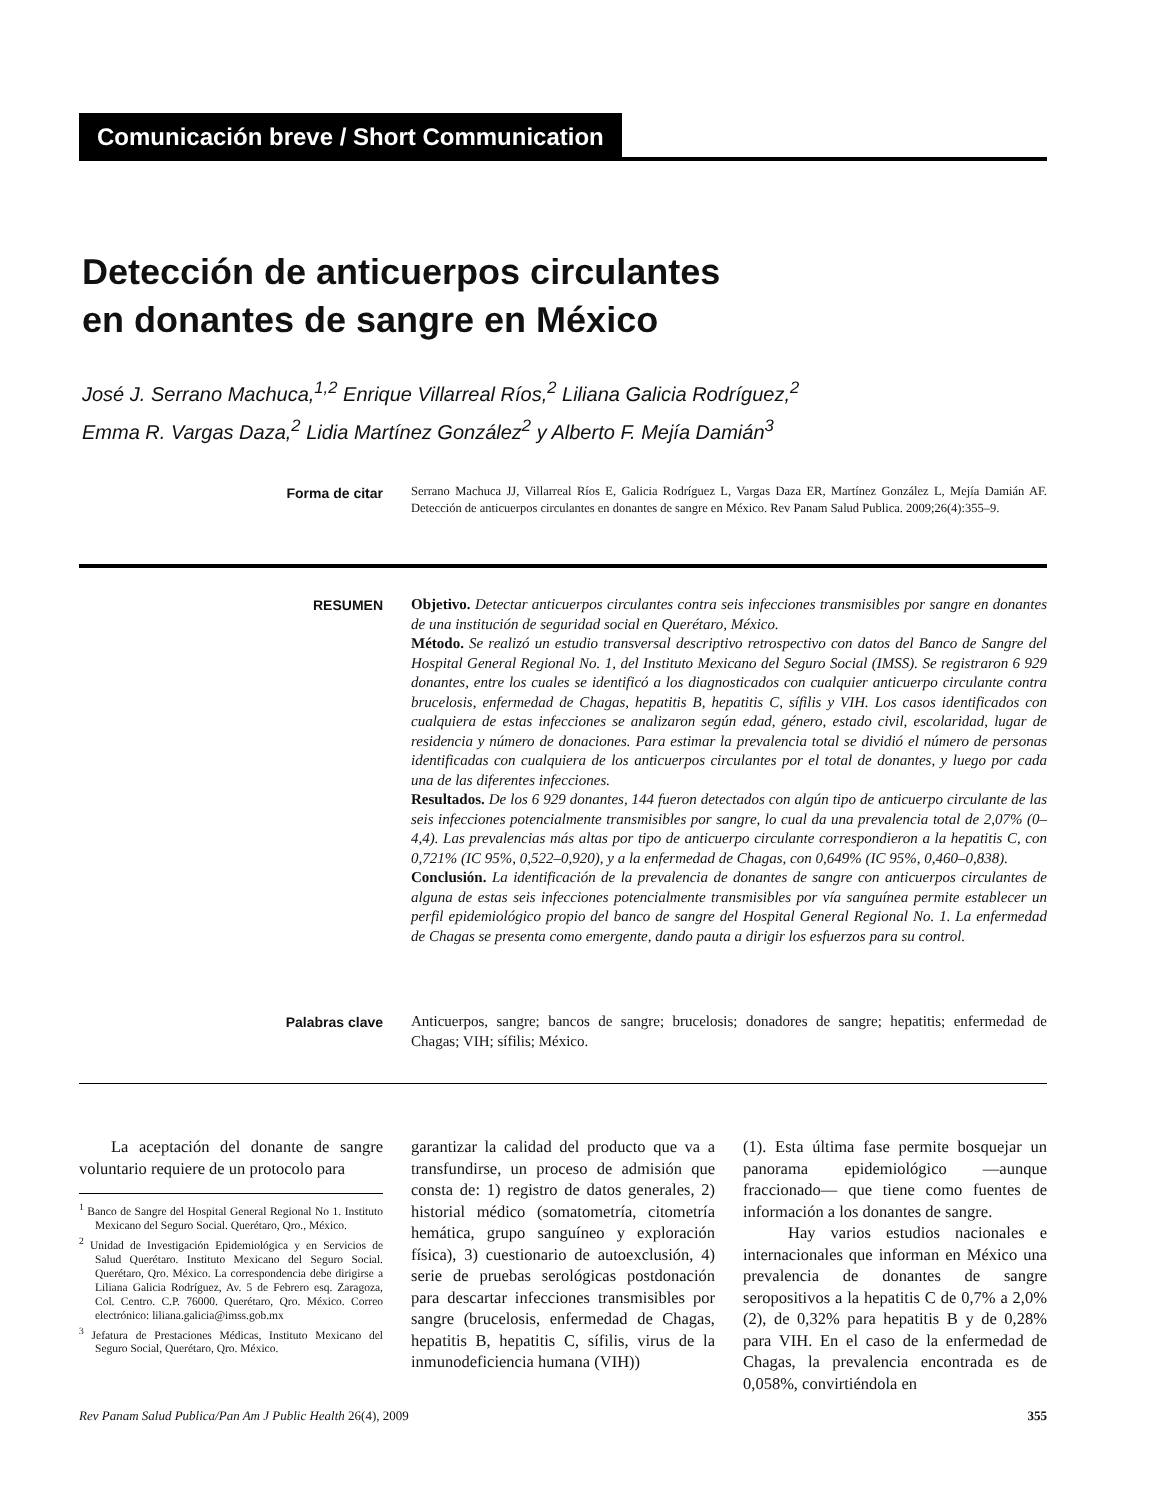Comunicación breve / Short Communication
Detección de anticuerpos circulantes
en donantes de sangre en México
José J. Serrano Machuca,<sup>1,2</sup> Enrique Villarreal Ríos,<sup>2</sup> Liliana Galicia Rodríguez,<sup>2</sup>
Emma R. Vargas Daza,<sup>2</sup> Lidia Martínez González<sup>2</sup> y Alberto F. Mejía Damián<sup>3</sup>
Forma de citar Serrano Machuca JJ, Villarreal Ríos E, Galicia Rodríguez L, Vargas Daza ER, Martínez González L, Mejía Damián AF. Detección de anticuerpos circulantes en donantes de sangre en México. Rev Panam Salud Publica. 2009;26(4):355–9.
RESUMEN Objetivo. Detectar anticuerpos circulantes contra seis infecciones transmisibles por sangre en donantes de una institución de seguridad social en Querétaro, México.
Método. Se realizó un estudio transversal descriptivo retrospectivo con datos del Banco de Sangre del Hospital General Regional No. 1, del Instituto Mexicano del Seguro Social (IMSS). Se registraron 6 929 donantes, entre los cuales se identificó a los diagnosticados con cualquier anticuerpo circulante contra brucelosis, enfermedad de Chagas, hepatitis B, hepatitis C, sífilis y VIH. Los casos identificados con cualquiera de estas infecciones se analizaron según edad, género, estado civil, escolaridad, lugar de residencia y número de donaciones. Para estimar la prevalencia total se dividió el número de personas identificadas con cualquiera de los anticuerpos circulantes por el total de donantes, y luego por cada una de las diferentes infecciones.
Resultados. De los 6 929 donantes, 144 fueron detectados con algún tipo de anticuerpo circulante de las seis infecciones potencialmente transmisibles por sangre, lo cual da una prevalencia total de 2,07% (0–4,4). Las prevalencias más altas por tipo de anticuerpo circulante correspondieron a la hepatitis C, con 0,721% (IC 95%, 0,522–0,920), y a la enfermedad de Chagas, con 0,649% (IC 95%, 0,460–0,838).
Conclusión. La identificación de la prevalencia de donantes de sangre con anticuerpos circulantes de alguna de estas seis infecciones potencialmente transmisibles por vía sanguínea permite establecer un perfil epidemiológico propio del banco de sangre del Hospital General Regional No. 1. La enfermedad de Chagas se presenta como emergente, dando pauta a dirigir los esfuerzos para su control.
Palabras clave Anticuerpos, sangre; bancos de sangre; brucelosis; donadores de sangre; hepatitis; enfermedad de Chagas; VIH; sífilis; México.
La aceptación del donante de sangre voluntario requiere de un protocolo para
<sup>1</sup> Banco de Sangre del Hospital General Regional No 1. Instituto Mexicano del Seguro Social. Querétaro, Qro., México.
<sup>2</sup> Unidad de Investigación Epidemiológica y en Servicios de Salud Querétaro. Instituto Mexicano del Seguro Social. Querétaro, Qro. México. La correspondencia debe dirigirse a Liliana Galicia Rodríguez, Av. 5 de Febrero esq. Zaragoza, Col. Centro. C.P. 76000. Querétaro, Qro. México. Correo electrónico: liliana.galicia@imss.gob.mx
<sup>3</sup> Jefatura de Prestaciones Médicas, Instituto Mexicano del Seguro Social, Querétaro, Qro. México.
garantizar la calidad del producto que va a transfundirse, un proceso de admisión que consta de: 1) registro de datos generales, 2) historial médico (somatometría, citometría hemática, grupo sanguíneo y exploración física), 3) cuestionario de autoexclusión, 4) serie de pruebas serológicas postdonación para descartar infecciones transmisibles por sangre (brucelosis, enfermedad de Chagas, hepatitis B, hepatitis C, sífilis, virus de la inmunodeficiencia humana (VIH))
(1). Esta última fase permite bosquejar un panorama epidemiológico —aunque fraccionado— que tiene como fuentes de información a los donantes de sangre.
Hay varios estudios nacionales e internacionales que informan en México una prevalencia de donantes de sangre seropositivos a la hepatitis C de 0,7% a 2,0% (2), de 0,32% para hepatitis B y de 0,28% para VIH. En el caso de la enfermedad de Chagas, la prevalencia encontrada es de 0,058%, convirtiéndola en
Rev Panam Salud Publica/Pan Am J Public Health 26(4), 2009 355